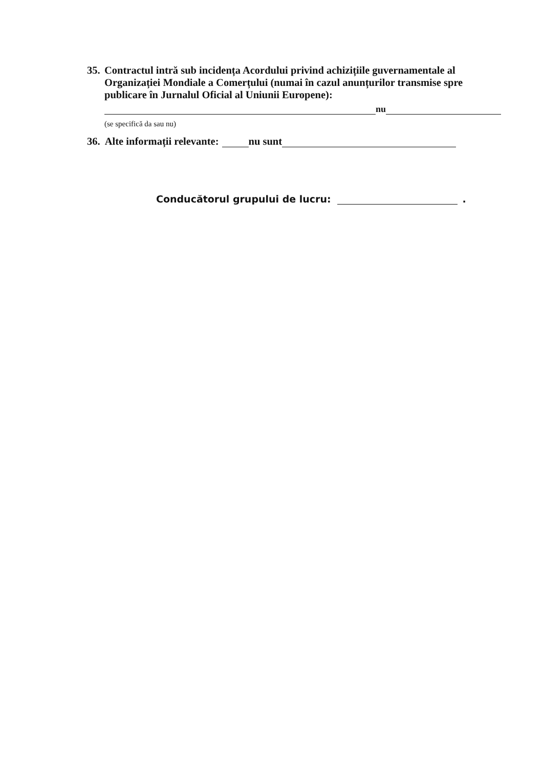35. Contractul intră sub incidența Acordului privind achizițiile guvernamentale al Organizației Mondiale a Comerțului (numai în cazul anunțurilor transmise spre publicare în Jurnalul Oficial al Uniunii Europene):
nu
(se specifică da sau nu)
36. Alte informații relevante: nu sunt
Conducătorul grupului de lucru: .